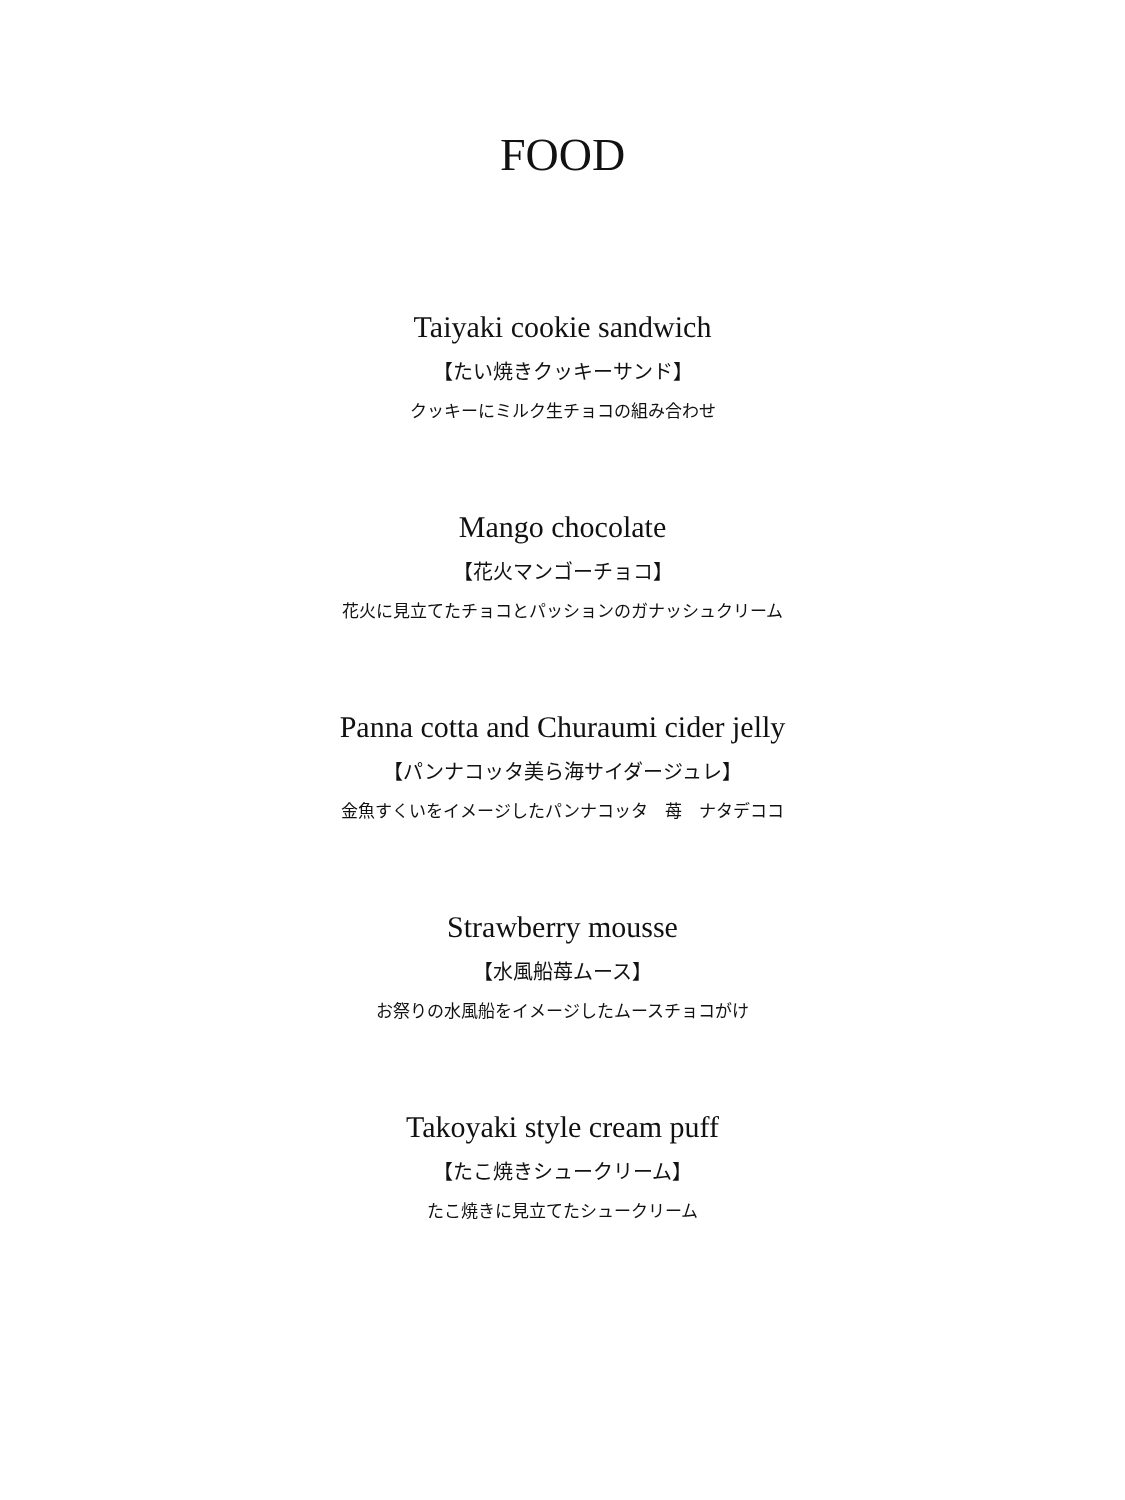FOOD
Taiyaki cookie sandwich
【たい焼きクッキーサンド】
クッキーにミルク生チョコの組み合わせ
Mango chocolate
【花火マンゴーチョコ】
花火に見立てたチョコとパッションのガナッシュクリーム
Panna cotta and Churaumi cider jelly
【パンナコッタ美ら海サイダージュレ】
金魚すくいをイメージしたパンナコッタ　苺　ナタデココ
Strawberry mousse
【水風船苺ムース】
お祭りの水風船をイメージしたムースチョコがけ
Takoyaki style cream puff
【たこ焼きシュークリーム】
たこ焼きに見立てたシュークリーム